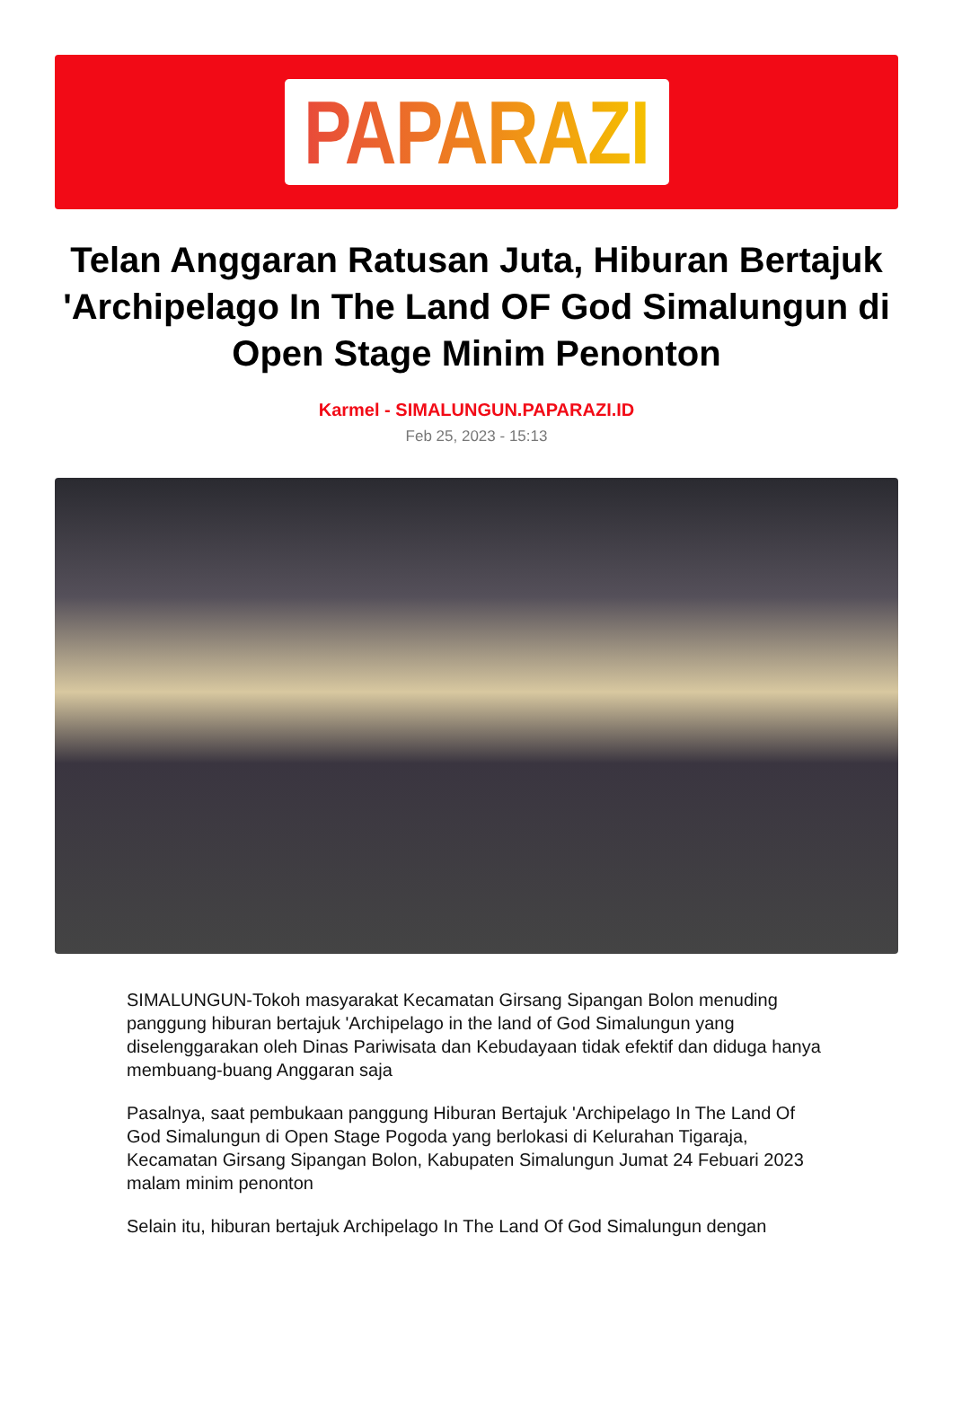PAPARAZI
Telan Anggaran Ratusan Juta, Hiburan Bertajuk 'Archipelago In The Land OF God Simalungun di Open Stage Minim Penonton
Karmel - SIMALUNGUN.PAPARAZI.ID
Feb 25, 2023 - 15:13
SIMALUNGUN-Tokoh masyarakat Kecamatan Girsang Sipangan Bolon menuding panggung hiburan bertajuk 'Archipelago in the land of God Simalungun yang diselenggarakan oleh Dinas Pariwisata dan Kebudayaan tidak efektif dan diduga hanya membuang-buang Anggaran saja
Pasalnya, saat pembukaan panggung Hiburan Bertajuk 'Archipelago In The Land Of God Simalungun di Open Stage Pogoda yang berlokasi di Kelurahan Tigaraja, Kecamatan Girsang Sipangan Bolon, Kabupaten Simalungun Jumat 24 Febuari 2023 malam minim penonton
Selain itu, hiburan bertajuk Archipelago In The Land Of God Simalungun dengan